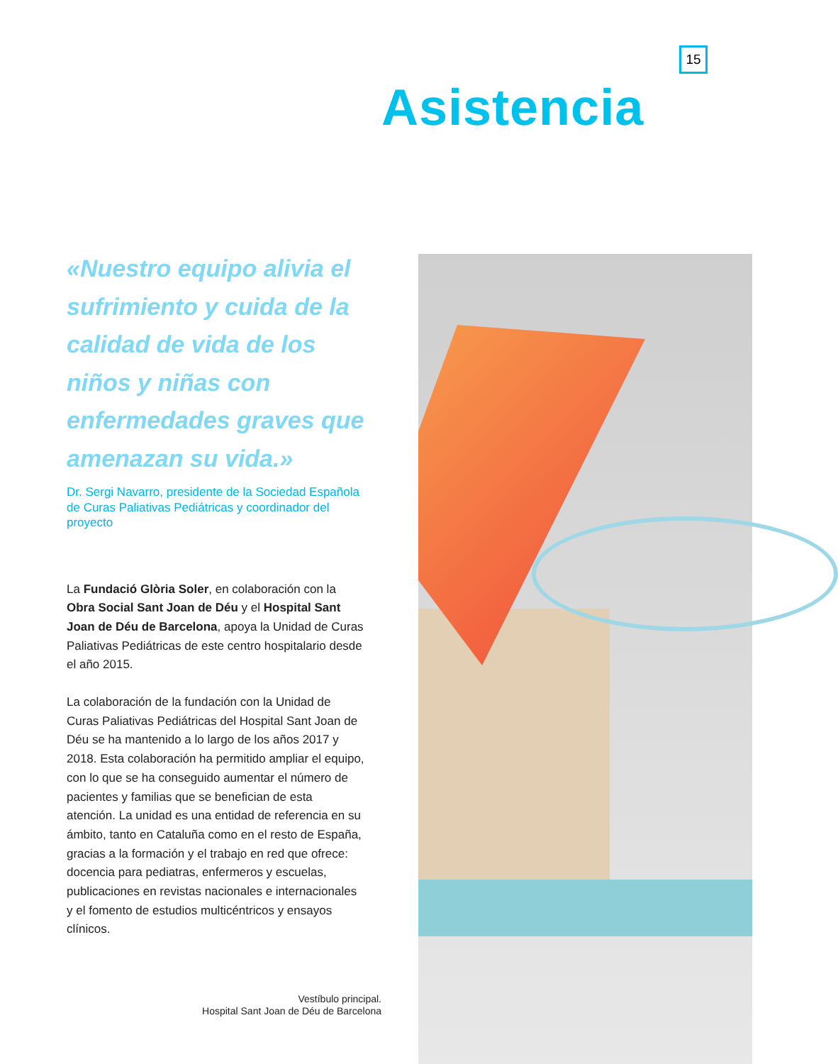15
Asistencia
«Nuestro equipo alivia el sufrimiento y cuida de la calidad de vida de los niños y niñas con enfermedades graves que amenazan su vida.»
Dr. Sergi Navarro, presidente de la Sociedad Española de Curas Paliativas Pediátricas y coordinador del proyecto
La Fundació Glòria Soler, en colaboración con la Obra Social Sant Joan de Déu y el Hospital Sant Joan de Déu de Barcelona, apoya la Unidad de Curas Paliativas Pediátricas de este centro hospitalario desde el año 2015.
La colaboración de la fundación con la Unidad de Curas Paliativas Pediátricas del Hospital Sant Joan de Déu se ha mantenido a lo largo de los años 2017 y 2018. Esta colaboración ha permitido ampliar el equipo, con lo que se ha conseguido aumentar el número de pacientes y familias que se benefician de esta atención. La unidad es una entidad de referencia en su ámbito, tanto en Cataluña como en el resto de España, gracias a la formación y el trabajo en red que ofrece: docencia para pediatras, enfermeros y escuelas, publicaciones en revistas nacionales e internacionales y el fomento de estudios multicéntricos y ensayos clínicos.
Vestíbulo principal.
Hospital Sant Joan de Déu de Barcelona